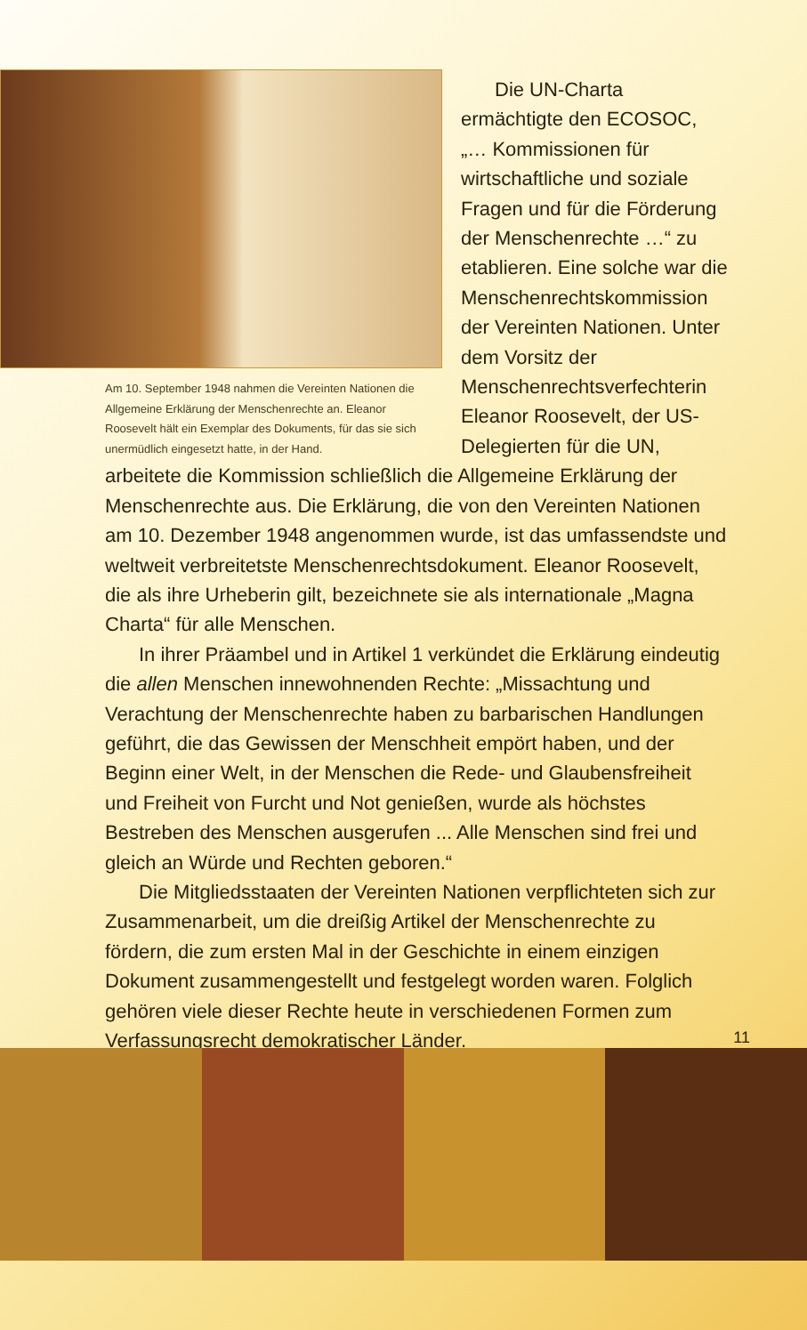Am 10. September 1948 nahmen die Vereinten Nationen die Allgemeine Erklärung der Menschenrechte an. Eleanor Roosevelt hält ein Exemplar des Dokuments, für das sie sich unermüdlich eingesetzt hatte, in der Hand.
Die UN-Charta ermächtigte den ECOSOC, „… Kommissionen für wirtschaftliche und soziale Fragen und für die Förderung der Menschenrechte …“ zu etablieren. Eine solche war die Menschenrechtskommission der Vereinten Nationen. Unter dem Vorsitz der Menschenrechtsverfechterin Eleanor Roosevelt, der US-Delegierten für die UN,
arbeitete die Kommission schließlich die Allgemeine Erklärung der Menschenrechte aus. Die Erklärung, die von den Vereinten Nationen am 10. Dezember 1948 angenommen wurde, ist das umfassendste und weltweit verbreitetste Menschenrechtsdokument. Eleanor Roosevelt, die als ihre Urheberin gilt, bezeichnete sie als internationale „Magna Charta“ für alle Menschen.
In ihrer Präambel und in Artikel 1 verkündet die Erklärung eindeutig die allen Menschen innewohnenden Rechte: „Missachtung und Verachtung der Menschenrechte haben zu barbarischen Handlungen geführt, die das Gewissen der Menschheit empört haben, und der Beginn einer Welt, in der Menschen die Rede- und Glaubensfreiheit und Freiheit von Furcht und Not genießen, wurde als höchstes Bestreben des Menschen ausgerufen ... Alle Menschen sind frei und gleich an Würde und Rechten geboren.“
Die Mitgliedsstaaten der Vereinten Nationen verpflichteten sich zur Zusammenarbeit, um die dreißig Artikel der Menschenrechte zu fördern, die zum ersten Mal in der Geschichte in einem einzigen Dokument zusammengestellt und festgelegt worden waren. Folglich gehören viele dieser Rechte heute in verschiedenen Formen zum Verfassungsrecht demokratischer Länder.
11